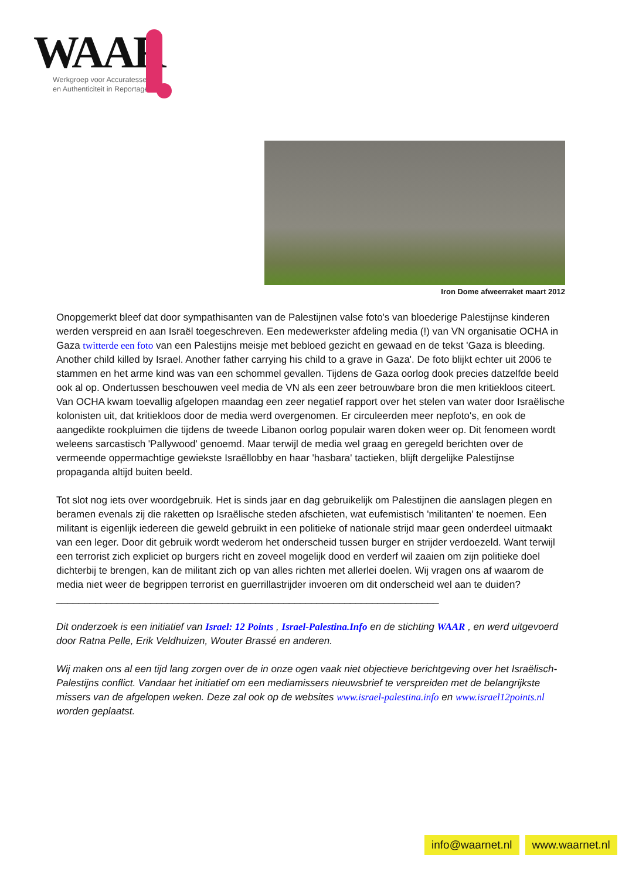WAAR
Werkgroep voor Accuratesse
en Authenticiteit in Reportages
Iron Dome afweerraket maart 2012
Onopgemerkt bleef dat door sympathisanten van de Palestijnen valse foto's van bloederige Palestijnse kinderen werden verspreid en aan Israël toegeschreven. Een medewerkster afdeling media (!) van VN organisatie OCHA in Gaza twitterde een foto van een Palestijns meisje met bebloed gezicht en gewaad en de tekst 'Gaza is bleeding. Another child killed by Israel. Another father carrying his child to a grave in Gaza'. De foto blijkt echter uit 2006 te stammen en het arme kind was van een schommel gevallen. Tijdens de Gaza oorlog dook precies datzelfde beeld ook al op. Ondertussen beschouwen veel media de VN als een zeer betrouwbare bron die men kritiekloos citeert. Van OCHA kwam toevallig afgelopen maandag een zeer negatief rapport over het stelen van water door Israëlische kolonisten uit, dat kritiekloos door de media werd overgenomen. Er circuleerden meer nepfoto's, en ook de aangedikte rookpluimen die tijdens de tweede Libanon oorlog populair waren doken weer op. Dit fenomeen wordt weleens sarcastisch 'Pallywood' genoemd. Maar terwijl de media wel graag en geregeld berichten over de vermeende oppermachtige gewiekste Israëllobby en haar 'hasbara' tactieken, blijft dergelijke Palestijnse propaganda altijd buiten beeld.
Tot slot nog iets over woordgebruik. Het is sinds jaar en dag gebruikelijk om Palestijnen die aanslagen plegen en beramen evenals zij die raketten op Israëlische steden afschieten, wat eufemistisch 'militanten' te noemen. Een militant is eigenlijk iedereen die geweld gebruikt in een politieke of nationale strijd maar geen onderdeel uitmaakt van een leger. Door dit gebruik wordt wederom het onderscheid tussen burger en strijder verdoezeld. Want terwijl een terrorist zich expliciet op burgers richt en zoveel mogelijk dood en verderf wil zaaien om zijn politieke doel dichterbij te brengen, kan de militant zich op van alles richten met allerlei doelen. Wij vragen ons af waarom de media niet weer de begrippen terrorist en guerrillastrijder invoeren om dit onderscheid wel aan te duiden?
_____________________________________________________________________
Dit onderzoek is een initiatief van Israel: 12 Points , Israel-Palestina.Info en de stichting WAAR , en werd uitgevoerd door Ratna Pelle, Erik Veldhuizen, Wouter Brassé en anderen.
Wij maken ons al een tijd lang zorgen over de in onze ogen vaak niet objectieve berichtgeving over het Israëlisch-Palestijns conflict. Vandaar het initiatief om een mediamissers nieuwsbrief te verspreiden met de belangrijkste missers van de afgelopen weken. Deze zal ook op de websites www.israel-palestina.info en www.israel12points.nl worden geplaatst.
info@waarnet.nl www.waarnet.nl